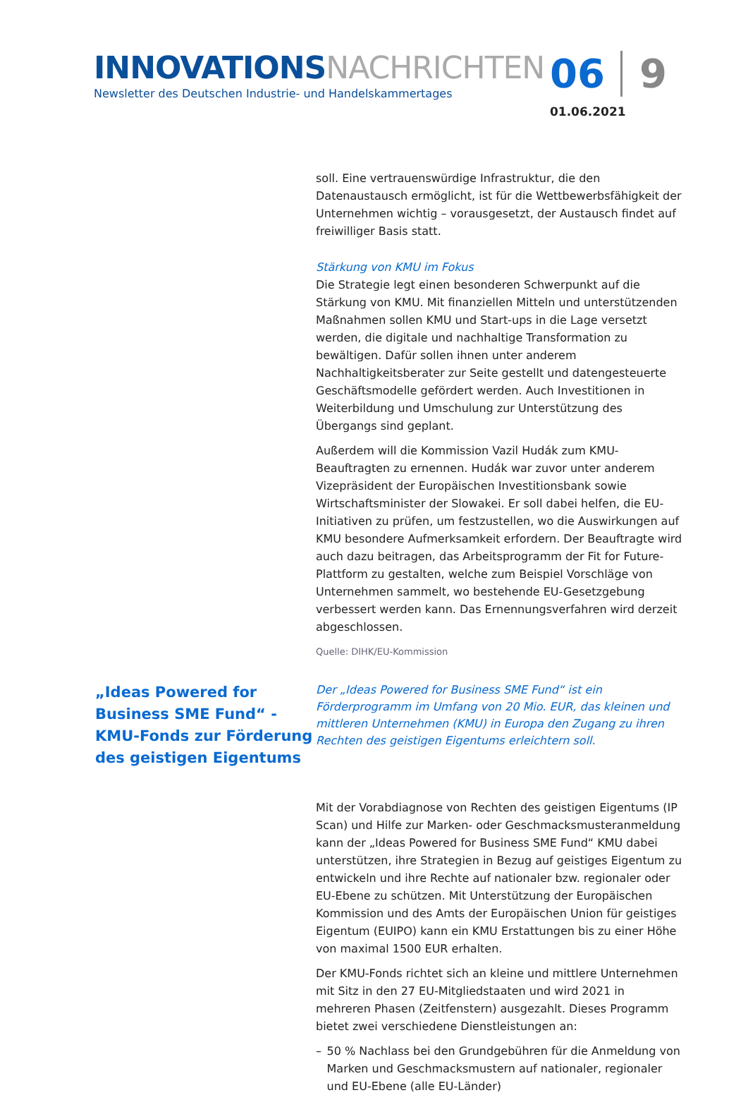INNOVATIONS NACHRICHTEN
Newsletter des Deutschen Industrie- und Handelskammertages
06 9
01.06.2021
soll. Eine vertrauenswürdige Infrastruktur, die den Datenaustausch ermöglicht, ist für die Wettbewerbsfähigkeit der Unternehmen wichtig – vorausgesetzt, der Austausch findet auf freiwilliger Basis statt.
Stärkung von KMU im Fokus
Die Strategie legt einen besonderen Schwerpunkt auf die Stärkung von KMU. Mit finanziellen Mitteln und unterstützenden Maßnahmen sollen KMU und Start-ups in die Lage versetzt werden, die digitale und nachhaltige Transformation zu bewältigen. Dafür sollen ihnen unter anderem Nachhaltigkeitsberater zur Seite gestellt und datengesteuerte Geschäftsmodelle gefördert werden. Auch Investitionen in Weiterbildung und Umschulung zur Unterstützung des Übergangs sind geplant.
Außerdem will die Kommission Vazil Hudák zum KMU-Beauftragten zu ernennen. Hudák war zuvor unter anderem Vizepräsident der Europäischen Investitionsbank sowie Wirtschaftsminister der Slowakei. Er soll dabei helfen, die EU-Initiativen zu prüfen, um festzustellen, wo die Auswirkungen auf KMU besondere Aufmerksamkeit erfordern. Der Beauftragte wird auch dazu beitragen, das Arbeitsprogramm der Fit for Future-Plattform zu gestalten, welche zum Beispiel Vorschläge von Unternehmen sammelt, wo bestehende EU-Gesetzgebung verbessert werden kann. Das Ernennungsverfahren wird derzeit abgeschlossen.
Quelle: DIHK/EU-Kommission
„Ideas Powered for Business SME Fund“ - KMU-Fonds zur Förderung des geistigen Eigentums
Der „Ideas Powered for Business SME Fund“ ist ein Förderprogramm im Umfang von 20 Mio. EUR, das kleinen und mittleren Unternehmen (KMU) in Europa den Zugang zu ihren Rechten des geistigen Eigentums erleichtern soll.
Mit der Vorabdiagnose von Rechten des geistigen Eigentums (IP Scan) und Hilfe zur Marken- oder Geschmacksmusteranmeldung kann der „Ideas Powered for Business SME Fund“ KMU dabei unterstützen, ihre Strategien in Bezug auf geistiges Eigentum zu entwickeln und ihre Rechte auf nationaler bzw. regionaler oder EU-Ebene zu schützen. Mit Unterstützung der Europäischen Kommission und des Amts der Europäischen Union für geistiges Eigentum (EUIPO) kann ein KMU Erstattungen bis zu einer Höhe von maximal 1500 EUR erhalten.
Der KMU-Fonds richtet sich an kleine und mittlere Unternehmen mit Sitz in den 27 EU-Mitgliedstaaten und wird 2021 in mehreren Phasen (Zeitfenstern) ausgezahlt. Dieses Programm bietet zwei verschiedene Dienstleistungen an:
– 50 % Nachlass bei den Grundgebühren für die Anmeldung von Marken und Geschmacksmustern auf nationaler, regionaler und EU-Ebene (alle EU-Länder)